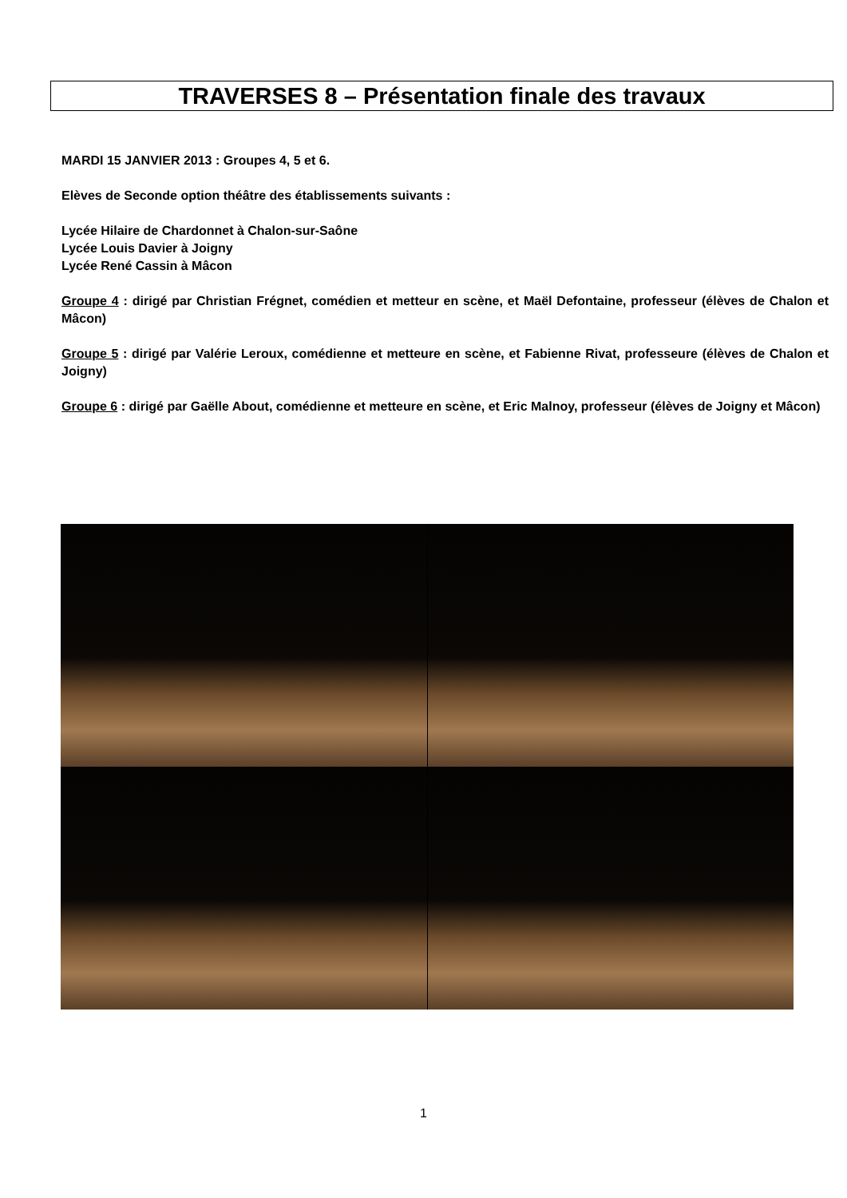TRAVERSES 8 – Présentation finale des travaux
MARDI 15 JANVIER 2013 : Groupes 4, 5 et 6.
Elèves de Seconde option théâtre des établissements suivants :
Lycée Hilaire de Chardonnet à Chalon-sur-Saône
Lycée Louis Davier à Joigny
Lycée René Cassin à Mâcon
Groupe 4 : dirigé par Christian Frégnet, comédien et metteur en scène, et Maël Defontaine, professeur (élèves de Chalon et Mâcon)
Groupe 5 : dirigé par Valérie Leroux, comédienne et metteure en scène, et Fabienne Rivat, professeure (élèves de Chalon et Joigny)
Groupe 6 : dirigé par Gaëlle About, comédienne et metteure en scène, et Eric Malnoy, professeur (élèves de Joigny et Mâcon)
1